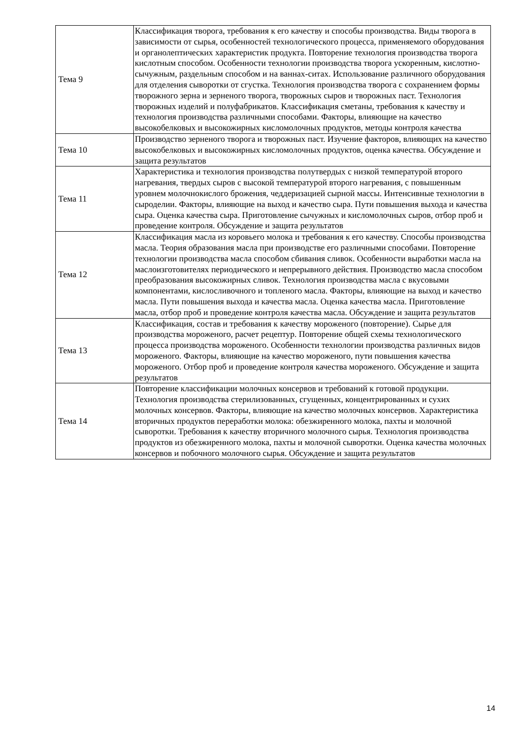| Тема 9 | Классификация творога, требования к его качеству и способы производства. Виды творога в зависимости от сырья, особенностей технологического процесса, применяемого оборудования и органолептических характеристик продукта. Повторение технология производства творога кислотным способом. Особенности технологии производства творога ускоренным, кислотно-сычужным, раздельным способом и на ваннах-ситах. Использование различного оборудования для отделения сыворотки от сгустка. Технология производства творога с сохранением формы творожного зерна и зерненого творога, творожных сыров и творожных паст. Технология творожных изделий и полуфабрикатов. Классификация сметаны, требования к качеству и технология производства различными способами. Факторы, влияющие на качество высокобелковых и высокожирных кисломолочных продуктов, методы контроля качества |
| Тема 10 | Производство зерненого творога и творожных паст. Изучение факторов, влияющих на качество высокобелковых и высокожирных кисломолочных продуктов, оценка качества. Обсуждение и защита результатов |
| Тема 11 | Характеристика и технология производства полутвердых с низкой температурой второго нагревания, твердых сыров с высокой температурой второго нагревания, с повышенным уровнем молочнокислого брожения, чеддеризацией сырной массы. Интенсивные технологии в сыроделии. Факторы, влияющие на выход и качество сыра. Пути повышения выхода и качества сыра. Оценка качества сыра. Приготовление сычужных и кисломолочных сыров, отбор проб и проведение контроля. Обсуждение и защита результатов |
| Тема 12 | Классификация масла из коровьего молока и требования к его качеству. Способы производства масла. Теория образования масла при производстве его различными способами. Повторение технологии производства масла способом сбивания сливок. Особенности выработки масла на маслоизготовителях периодического и непрерывного действия. Производство масла способом преобразования высокожирных сливок. Технология производства масла с вкусовыми компонентами, кислосливочного и топленого масла. Факторы, влияющие на выход и качество масла. Пути повышения выхода и качества масла. Оценка качества масла. Приготовление масла, отбор проб и проведение контроля качества масла. Обсуждение и защита результатов |
| Тема 13 | Классификация, состав и требования к качеству мороженого (повторение). Сырье для производства мороженого, расчет рецептур. Повторение общей схемы технологического процесса производства мороженого. Особенности технологии производства различных видов мороженого. Факторы, влияющие на качество мороженого, пути повышения качества мороженого. Отбор проб и проведение контроля качества мороженого. Обсуждение и защита результатов |
| Тема 14 | Повторение классификации молочных консервов и требований к готовой продукции. Технология производства стерилизованных, сгущенных, концентрированных и сухих молочных консервов. Факторы, влияющие на качество молочных консервов. Характеристика вторичных продуктов переработки молока: обезжиренного молока, пахты и молочной сыворотки. Требования к качеству вторичного молочного сырья. Технология производства продуктов из обезжиренного молока, пахты и молочной сыворотки. Оценка качества молочных консервов и побочного молочного сырья. Обсуждение и защита результатов |
14